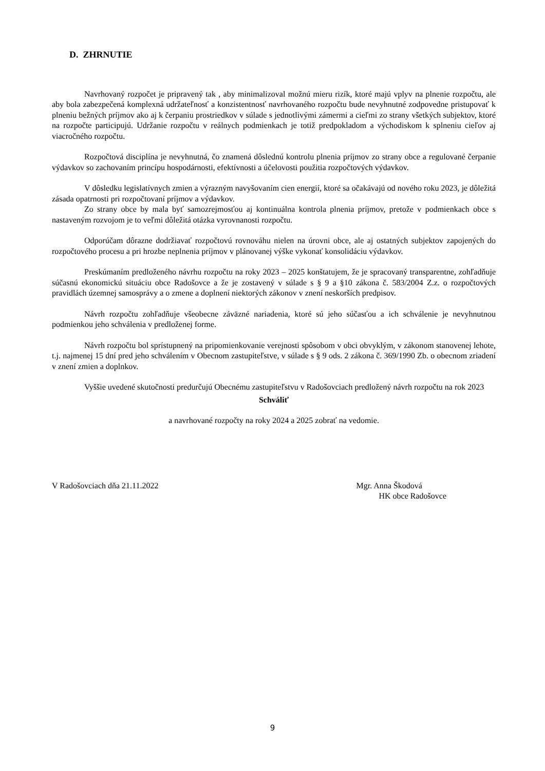D. ZHRNUTIE
Navrhovaný rozpočet je pripravený tak , aby minimalizoval možnú mieru rizík, ktoré majú vplyv na plnenie rozpočtu, ale aby bola zabezpečená komplexná udržateľnosť a konzistentnosť navrhovaného rozpočtu bude nevyhnutné zodpovedne pristupovať k plneniu bežných príjmov ako aj k čerpaniu prostriedkov v súlade s jednotlivými zámermi a cieľmi zo strany všetkých subjektov, ktoré na rozpočte participujú. Udržanie rozpočtu v reálnych podmienkach je totiž predpokladom a východiskom k splneniu cieľov aj viacročného rozpočtu.
Rozpočtová disciplína je nevyhnutná, čo znamená dôslednú kontrolu plnenia príjmov zo strany obce a regulované čerpanie výdavkov so zachovaním princípu hospodárnosti, efektívnosti a účelovosti použitia rozpočtových výdavkov.
V dôsledku legislatívnych zmien a výrazným navyšovaním cien energií, ktoré sa očakávajú od nového roku 2023, je dôležitá zásada opatrnosti pri rozpočtovaní príjmov a výdavkov.
Zo strany obce by mala byť samozrejmosťou aj kontinuálna kontrola plnenia príjmov, pretože v podmienkach obce s nastaveným rozvojom je to veľmi dôležitá otázka vyrovnanosti rozpočtu.
Odporúčam dôrazne dodržiavať rozpočtovú rovnováhu nielen na úrovni obce, ale aj ostatných subjektov zapojených do rozpočtového procesu a pri hrozbe neplnenia príjmov v plánovanej výške vykonať konsolidáciu výdavkov.
Preskúmaním predloženého návrhu rozpočtu na roky 2023 – 2025 konštatujem, že je spracovaný transparentne, zohľadňuje súčasnú ekonomickú situáciu obce Radošovce a že je zostavený v súlade s § 9 a §10 zákona č. 583/2004 Z.z. o rozpočtových pravidlách územnej samosprávy a o zmene a doplnení niektorých zákonov v znení neskorších predpisov.
Návrh rozpočtu zohľadňuje všeobecne záväzné nariadenia, ktoré sú jeho súčasťou a ich schválenie je nevyhnutnou podmienkou jeho schválenia v predloženej forme.
Návrh rozpočtu bol sprístupnený na pripomienkovanie verejnosti spôsobom v obci obvyklým, v zákonom stanovenej lehote, t.j. najmenej 15 dní pred jeho schválením v Obecnom zastupiteľstve, v súlade s § 9 ods. 2 zákona č. 369/1990 Zb. o obecnom zriadení v znení zmien a doplnkov.
Vyššie uvedené skutočnosti predurčujú Obecnému zastupiteľstvu v Radošovciach predložený návrh rozpočtu na rok 2023
Schváliť
a navrhované rozpočty na roky 2024 a 2025 zobrať na vedomie.
V Radošovciach dňa 21.11.2022 Mgr. Anna Škodová
HK obce Radošovce
9